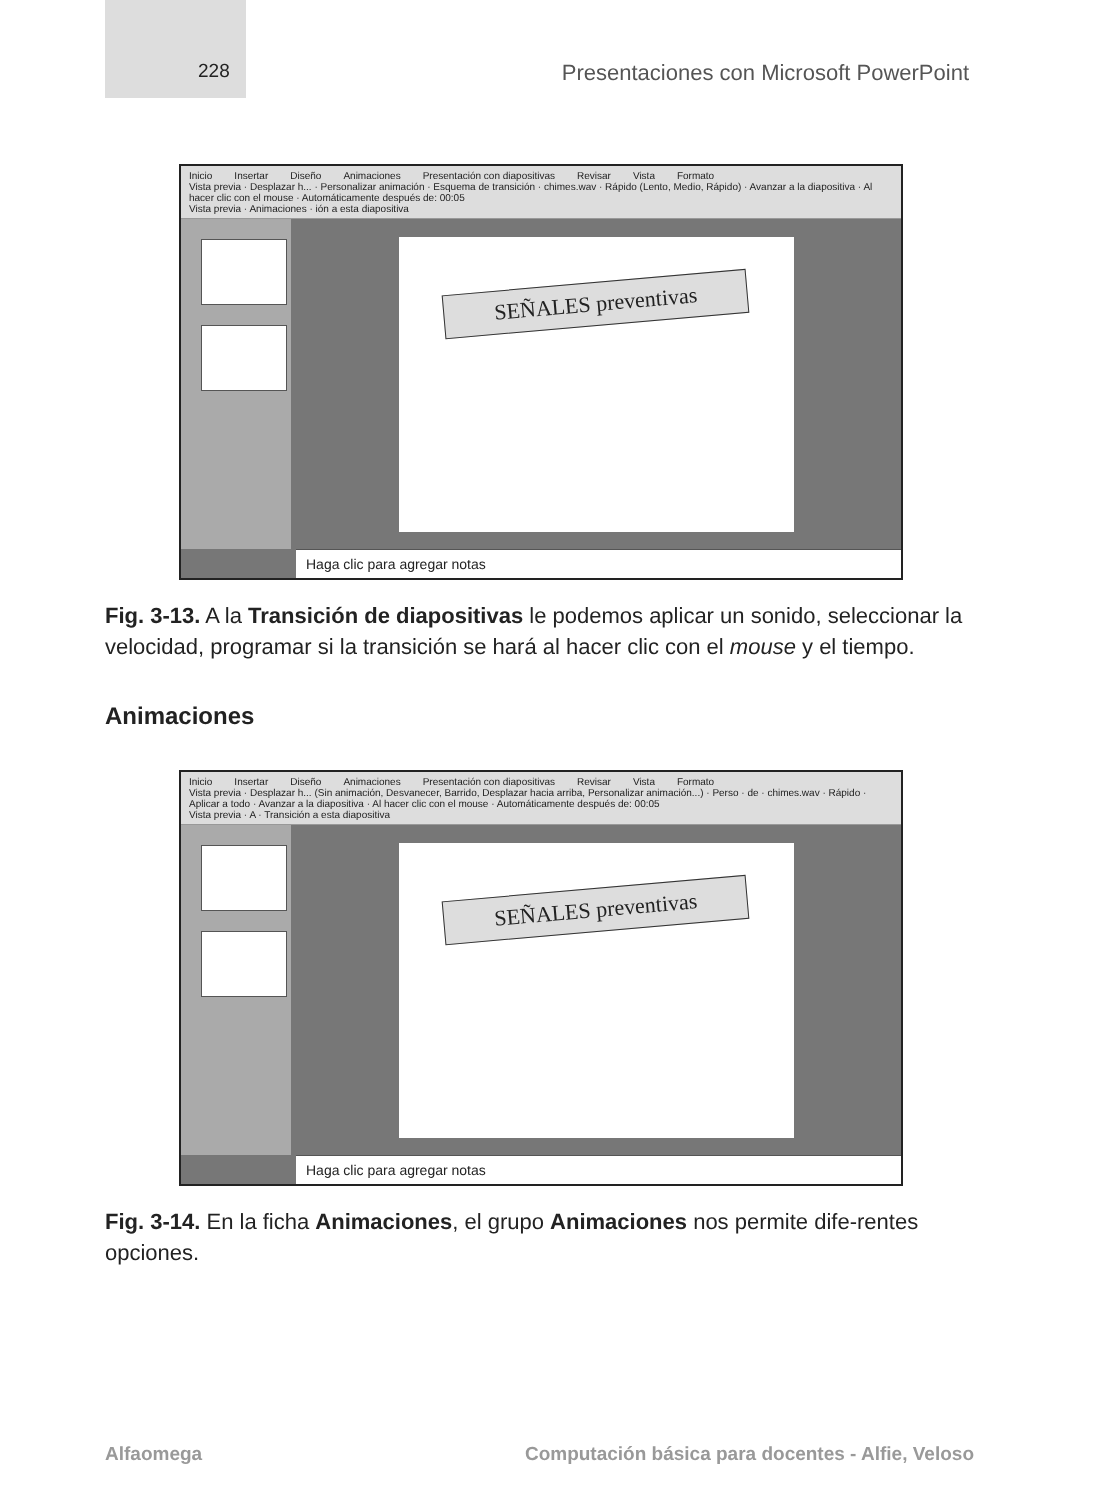228
Presentaciones con Microsoft PowerPoint
Inicio Insertar Diseño Animaciones Presentación con diapositivas Revisar Vista Formato
Vista previa · Desplazar h... · Personalizar animación · Esquema de transición · chimes.wav · Rápido (Lento, Medio, Rápido) · Avanzar a la diapositiva · Al hacer clic con el mouse · Automáticamente después de: 00:05
Vista previa · Animaciones · ión a esta diapositiva
SEÑALES preventivas
Haga clic para agregar notas
Fig. 3-13. A la Transición de diapositivas le podemos aplicar un sonido, seleccionar la velocidad, programar si la transición se hará al hacer clic con el mouse y el tiempo.
Animaciones
Inicio Insertar Diseño Animaciones Presentación con diapositivas Revisar Vista Formato
Vista previa · Desplazar h... (Sin animación, Desvanecer, Barrido, Desplazar hacia arriba, Personalizar animación...) · Perso · de · chimes.wav · Rápido · Aplicar a todo · Avanzar a la diapositiva · Al hacer clic con el mouse · Automáticamente después de: 00:05
Vista previa · A · Transición a esta diapositiva
SEÑALES preventivas
Haga clic para agregar notas
Fig. 3-14. En la ficha Animaciones, el grupo Animaciones nos permite dife-rentes opciones.
Alfaomega Computación básica para docentes - Alfie, Veloso